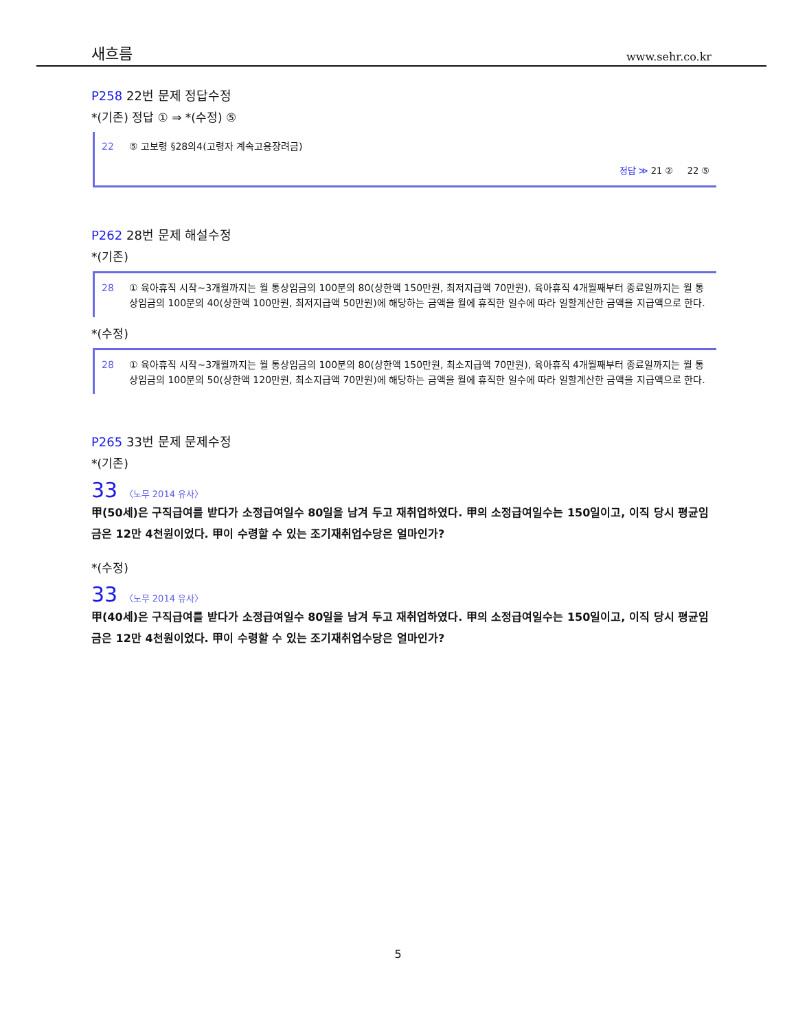새흐름 www.sehr.co.kr
P258 22번 문제 정답수정
*(기존) 정답 ① ⇒ *(수정) ⑤
22 ⑤ 고보령 §28의4(고령자 계속고용장려금)
정답 ≫ 21 ② 22 ⑤
P262 28번 문제 해설수정
*(기존)
28 ① 육아휴직 시작~3개월까지는 월 통상임금의 100분의 80(상한액 150만원, 최저지급액 70만원), 육아휴직 4개월째부터 종료일까지는 월 통상임금의 100분의 40(상한액 100만원, 최저지급액 50만원)에 해당하는 금액을 월에 휴직한 일수에 따라 일할계산한 금액을 지급액으로 한다.
*(수정)
28 ① 육아휴직 시작~3개월까지는 월 통상임금의 100분의 80(상한액 150만원, 최소지급액 70만원), 육아휴직 4개월째부터 종료일까지는 월 통상임금의 100분의 50(상한액 120만원, 최소지급액 70만원)에 해당하는 금액을 월에 휴직한 일수에 따라 일할계산한 금액을 지급액으로 한다.
P265 33번 문제 문제수정
*(기존)
33 〈노무 2014 유사〉
甲(50세)은 구직급여를 받다가 소정급여일수 80일을 남겨 두고 재취업하였다. 甲의 소정급여일수는 150일이고, 이직 당시 평균임금은 12만 4천원이었다. 甲이 수령할 수 있는 조기재취업수당은 얼마인가?
*(수정)
33 〈노무 2014 유사〉
甲(40세)은 구직급여를 받다가 소정급여일수 80일을 남겨 두고 재취업하였다. 甲의 소정급여일수는 150일이고, 이직 당시 평균임금은 12만 4천원이었다. 甲이 수령할 수 있는 조기재취업수당은 얼마인가?
5